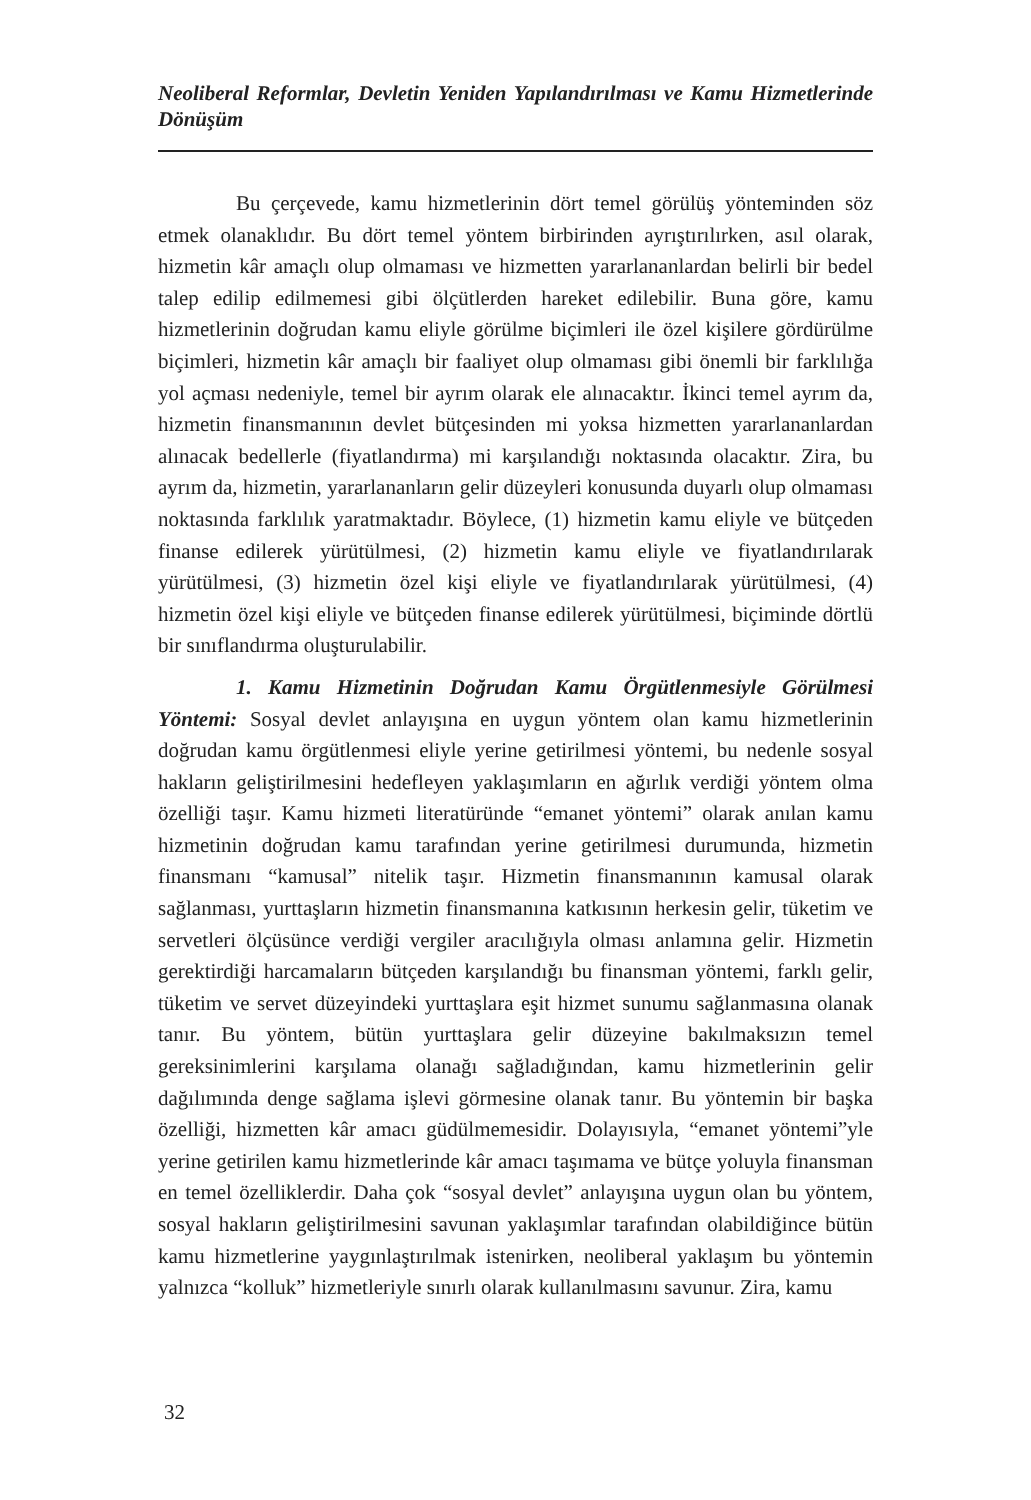Neoliberal Reformlar, Devletin Yeniden Yapılandırılması ve Kamu Hizmetlerinde Dönüşüm
Bu çerçevede, kamu hizmetlerinin dört temel görülüş yönteminden söz etmek olanaklıdır. Bu dört temel yöntem birbirinden ayrıştırılırken, asıl olarak, hizmetin kâr amaçlı olup olmaması ve hizmetten yararlananlardan belirli bir bedel talep edilip edilmemesi gibi ölçütlerden hareket edilebilir. Buna göre, kamu hizmetlerinin doğrudan kamu eliyle görülme biçimleri ile özel kişilere gördürülme biçimleri, hizmetin kâr amaçlı bir faaliyet olup olmaması gibi önemli bir farklılığa yol açması nedeniyle, temel bir ayrım olarak ele alınacaktır. İkinci temel ayrım da, hizmetin finansmanının devlet bütçesinden mi yoksa hizmetten yararlananlardan alınacak bedellerle (fiyatlandırma) mi karşılandığı noktasında olacaktır. Zira, bu ayrım da, hizmetin, yararlananların gelir düzeyleri konusunda duyarlı olup olmaması noktasında farklılık yaratmaktadır. Böylece, (1) hizmetin kamu eliyle ve bütçeden finanse edilerek yürütülmesi, (2) hizmetin kamu eliyle ve fiyatlandırılarak yürütülmesi, (3) hizmetin özel kişi eliyle ve fiyatlandırılarak yürütülmesi, (4) hizmetin özel kişi eliyle ve bütçeden finanse edilerek yürütülmesi, biçiminde dörtlü bir sınıflandırma oluşturulabilir.
1. Kamu Hizmetinin Doğrudan Kamu Örgütlenmesiyle Görülmesi Yöntemi: Sosyal devlet anlayışına en uygun yöntem olan kamu hizmetlerinin doğrudan kamu örgütlenmesi eliyle yerine getirilmesi yöntemi, bu nedenle sosyal hakların geliştirilmesini hedefleyen yaklaşımların en ağırlık verdiği yöntem olma özelliği taşır. Kamu hizmeti literatüründe “emanet yöntemi” olarak anılan kamu hizmetinin doğrudan kamu tarafından yerine getirilmesi durumunda, hizmetin finansmanı “kamusal” nitelik taşır. Hizmetin finansmanının kamusal olarak sağlanması, yurttaşların hizmetin finansmanına katkısının herkesin gelir, tüketim ve servetleri ölçüsünce verdiği vergiler aracılığıyla olması anlamına gelir. Hizmetin gerektirdiği harcamaların bütçeden karşılandığı bu finansman yöntemi, farklı gelir, tüketim ve servet düzeyindeki yurttaşlara eşit hizmet sunumu sağlanmasına olanak tanır. Bu yöntem, bütün yurttaşlara gelir düzeyine bakılmaksızın temel gereksinimlerini karşılama olanağı sağladığından, kamu hizmetlerinin gelir dağılımında denge sağlama işlevi görmesine olanak tanır. Bu yöntemin bir başka özelliği, hizmetten kâr amacı güdülmemesidir. Dolayısıyla, “emanet yöntemi”yle yerine getirilen kamu hizmetlerinde kâr amacı taşımama ve bütçe yoluyla finansman en temel özelliklerdir. Daha çok “sosyal devlet” anlayışına uygun olan bu yöntem, sosyal hakların geliştirilmesini savunan yaklaşımlar tarafından olabildiğince bütün kamu hizmetlerine yaygınlaştırılmak istenirken, neoliberal yaklaşım bu yöntemin yalnızca “kolluk” hizmetleriyle sınırlı olarak kullanılmasını savunur. Zira, kamu
32